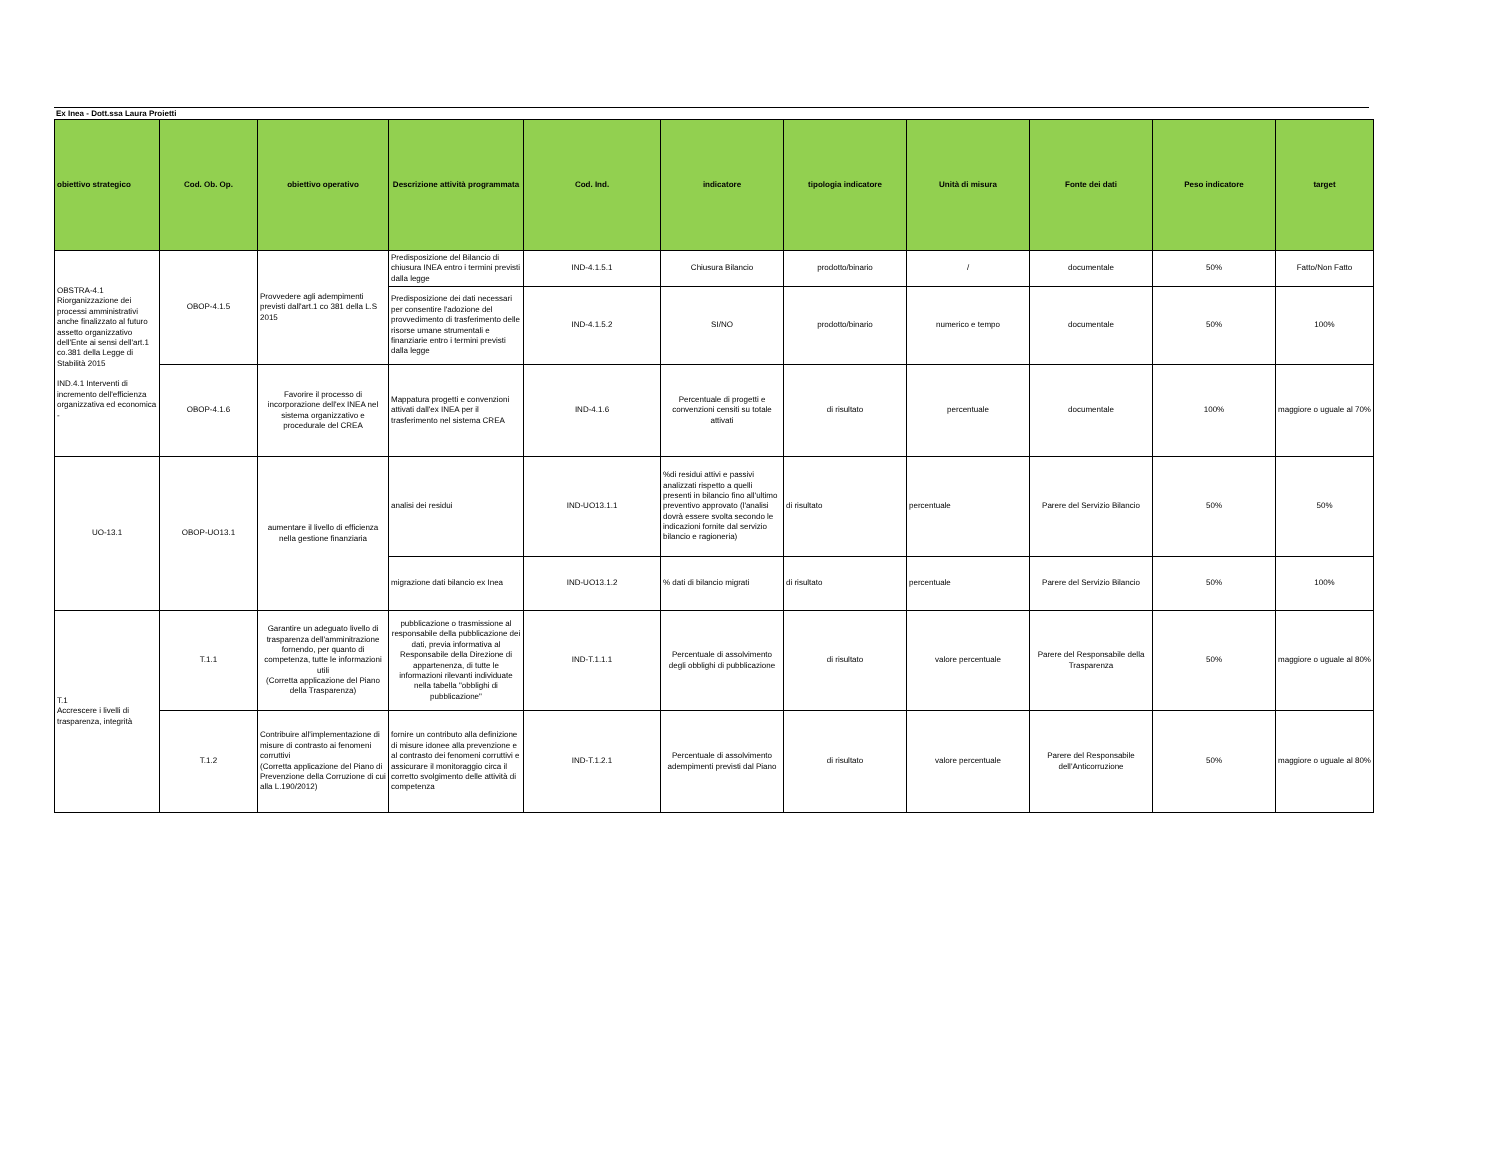Ex Inea - Dott.ssa Laura Proietti
| obiettivo strategico | Cod. Ob. Op. | obiettivo operativo | Descrizione attività programmata | Cod. Ind. | indicatore | tipologia indicatore | Unità di misura | Fonte dei dati | Peso indicatore | target |
| --- | --- | --- | --- | --- | --- | --- | --- | --- | --- | --- |
| OBSTRA-4.1 Riorganizzazione dei processi amministrativi anche finalizzato al futuro assetto organizzativo dell'Ente ai sensi dell'art.1 co.381 della Legge di Stabilità 2015 IND.4.1 Interventi di incremento dell'efficienza organizzativa ed economica - | OBOP-4.1.5 | Provvedere agli adempimenti previsti dall'art.1 co 381 della L.S 2015 | Predisposizione del Bilancio di chiusura INEA entro i termini previsti dalla legge | IND-4.1.5.1 | Chiusura Bilancio | prodotto/binario | / | documentale | 50% | Fatto/Non Fatto |
| | | | Predisposizione dei dati necessari per consentire l'adozione del provvedimento di trasferimento delle risorse umane strumentali e finanziarie entro i termini previsti dalla legge | IND-4.1.5.2 | SI/NO | prodotto/binario | numerico e tempo | documentale | 50% | 100% |
| | OBOP-4.1.6 | Favorire il processo di incorporazione dell'ex INEA nel sistema organizzativo e procedurale del CREA | Mappatura progetti e convenzioni attivati dall'ex INEA per il trasferimento nel sistema CREA | IND-4.1.6 | Percentuale di progetti e convenzioni censiti su totale attivati | di risultato | percentuale | documentale | 100% | maggiore o uguale al 70% |
| UO-13.1 | OBOP-UO13.1 | aumentare il livello di efficienza nella gestione finanziaria | analisi dei residui | IND-UO13.1.1 | %di residui attivi e passivi analizzati rispetto a quelli presenti in bilancio fino all'ultimo preventivo approvato (l'analisi dovrà essere svolta secondo le indicazioni fornite dal servizio bilancio e ragioneria) | di risultato | percentuale | Parere del Servizio Bilancio | 50% | 50% |
| | | | migrazione dati bilancio ex Inea | IND-UO13.1.2 | % dati di bilancio migrati | di risultato | percentuale | Parere del Servizio Bilancio | 50% | 100% |
| T.1 Accrescere i livelli di trasparenza, integrità | T.1.1 | Garantire un adeguato livello di trasparenza dell'amminitrazione fornendo, per quanto di competenza, tutte le informazioni utili (Corretta applicazione del Piano della Trasparenza) | pubblicazione o trasmissione al responsabile della pubblicazione dei dati, previa informativa al Responsabile della Direzione di appartenenza, di tutte le informazioni rilevanti individuate nella tabella "obblighi di pubblicazione" | IND-T.1.1.1 | Percentuale di assolvimento degli obblighi di pubblicazione | di risultato | valore percentuale | Parere del Responsabile della Trasparenza | 50% | maggiore o uguale al 80% |
| | T.1.2 | Contribuire all'implementazione di misure di contrasto ai fenomeni corruttivi (Corretta applicazione del Piano di Prevenzione della Corruzione di cui alla L.190/2012) | fornire un contributo alla definizione di misure idonee alla prevenzione e al contrasto dei fenomeni corruttivi e assicurare il monitoraggio circa il corretto svolgimento delle attività di competenza | IND-T.1.2.1 | Percentuale di assolvimento adempimenti previsti dal Piano | di risultato | valore percentuale | Parere del Responsabile dell'Anticorruzione | 50% | maggiore o uguale al 80% |